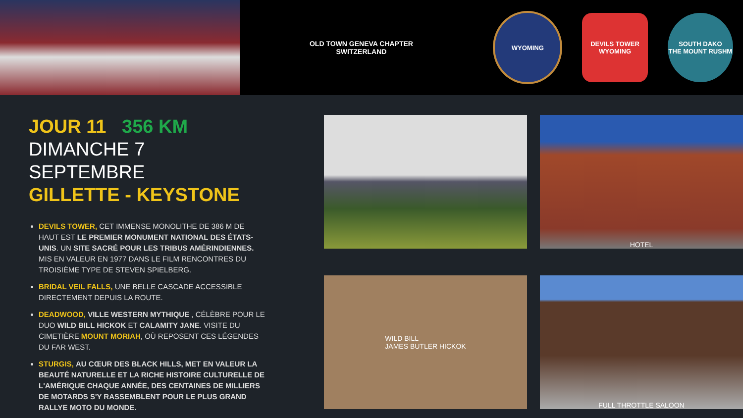OLD TOWN GENEVA CHAPTER
SWITZERLAND
WYOMING
DEVILS TOWER
WYOMING
SOUTH DAKO
THE MOUNT RUSHM
JOUR 11 356 KM
DIMANCHE 7 SEPTEMBRE
GILLETTE - KEYSTONE
DEVILS TOWER, CET IMMENSE MONOLITHE DE 386 M DE HAUT EST LE PREMIER MONUMENT NATIONAL DES ÉTATS-UNIS. UN SITE SACRÉ POUR LES TRIBUS AMÉRINDIENNES.
MIS EN VALEUR EN 1977 DANS LE FILM RENCONTRES DU TROISIÈME TYPE DE STEVEN SPIELBERG.
BRIDAL VEIL FALLS, UNE BELLE CASCADE ACCESSIBLE DIRECTEMENT DEPUIS LA ROUTE.
DEADWOOD, VILLE WESTERN MYTHIQUE , CÉLÈBRE POUR LE DUO WILD BILL HICKOK ET CALAMITY JANE. VISITE DU CIMETIÈRE MOUNT MORIAH, OÙ REPOSENT CES LÉGENDES DU FAR WEST.
STURGIS, AU CŒUR DES BLACK HILLS, MET EN VALEUR LA BEAUTÉ NATURELLE ET LA RICHE HISTOIRE CULTURELLE DE L'AMÉRIQUE CHAQUE ANNÉE, DES CENTAINES DE MILLIERS DE MOTARDS S'Y RASSEMBLENT POUR LE PLUS GRAND RALLYE MOTO DU MONDE.
HOTEL
WILD BILL
JAMES BUTLER HICKOK
FULL THROTTLE SALOON